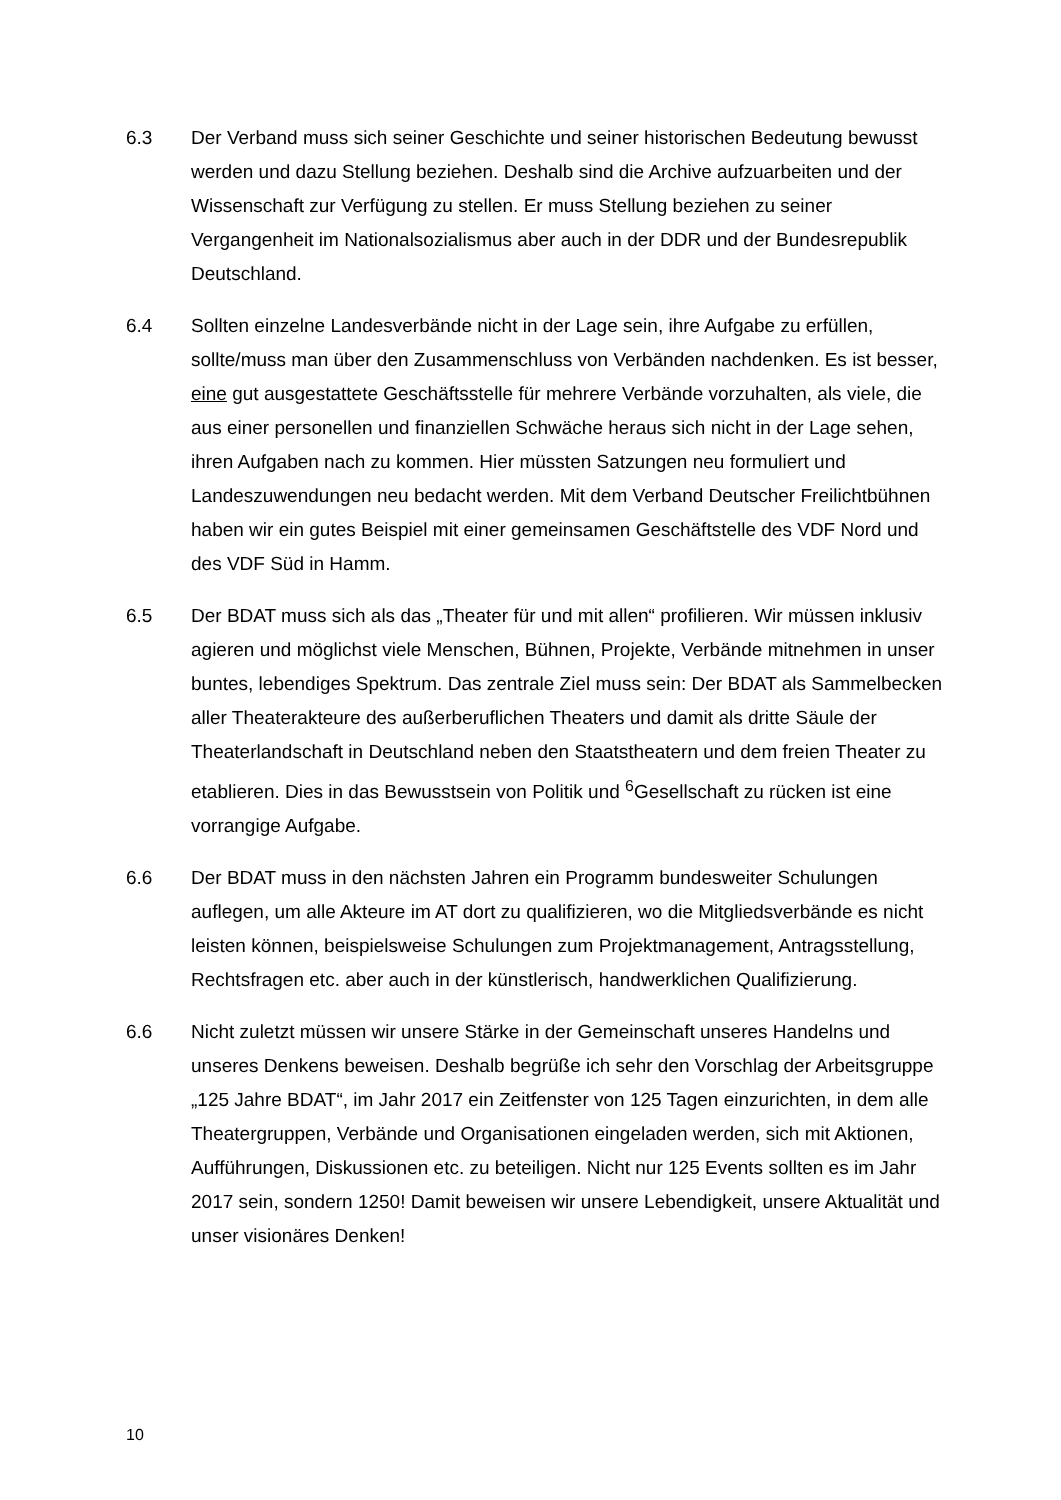6.3 Der Verband muss sich seiner Geschichte und seiner historischen Bedeutung bewusst werden und dazu Stellung beziehen. Deshalb sind die Archive aufzuarbeiten und der Wissenschaft zur Verfügung zu stellen. Er muss Stellung beziehen zu seiner Vergangenheit im Nationalsozialismus aber auch in der DDR und der Bundesrepublik Deutschland.
6.4 Sollten einzelne Landesverbände nicht in der Lage sein, ihre Aufgabe zu erfüllen, sollte/muss man über den Zusammenschluss von Verbänden nachdenken. Es ist besser, eine gut ausgestattete Geschäftsstelle für mehrere Verbände vorzuhalten, als viele, die aus einer personellen und finanziellen Schwäche heraus sich nicht in der Lage sehen, ihren Aufgaben nach zu kommen. Hier müssten Satzungen neu formuliert und Landeszuwendungen neu bedacht werden. Mit dem Verband Deutscher Freilichtbühnen haben wir ein gutes Beispiel mit einer gemeinsamen Geschäftstelle des VDF Nord und des VDF Süd in Hamm.
6.5 Der BDAT muss sich als das „Theater für und mit allen“ profilieren. Wir müssen inklusiv agieren und möglichst viele Menschen, Bühnen, Projekte, Verbände mitnehmen in unser buntes, lebendiges Spektrum. Das zentrale Ziel muss sein: Der BDAT als Sammelbecken aller Theaterakteure des außerberuflichen Theaters und damit als dritte Säule der Theaterlandschaft in Deutschland neben den Staatstheatern und dem freien Theater zu etablieren. Dies in das Bewusstsein von Politik und <sup>6</sup>Gesellschaft zu rücken ist eine vorrangige Aufgabe.
6.6 Der BDAT muss in den nächsten Jahren ein Programm bundesweiter Schulungen auflegen, um alle Akteure im AT dort zu qualifizieren, wo die Mitgliedsverbände es nicht leisten können, beispielsweise Schulungen zum Projektmanagement, Antragsstellung, Rechtsfragen etc. aber auch in der künstlerisch, handwerklichen Qualifizierung.
6.6 Nicht zuletzt müssen wir unsere Stärke in der Gemeinschaft unseres Handelns und unseres Denkens beweisen. Deshalb begrüße ich sehr den Vorschlag der Arbeitsgruppe „125 Jahre BDAT“, im Jahr 2017 ein Zeitfenster von 125 Tagen einzurichten, in dem alle Theatergruppen, Verbände und Organisationen eingeladen werden, sich mit Aktionen, Aufführungen, Diskussionen etc. zu beteiligen. Nicht nur 125 Events sollten es im Jahr 2017 sein, sondern 1250! Damit beweisen wir unsere Lebendigkeit, unsere Aktualität und unser visionäres Denken!
10